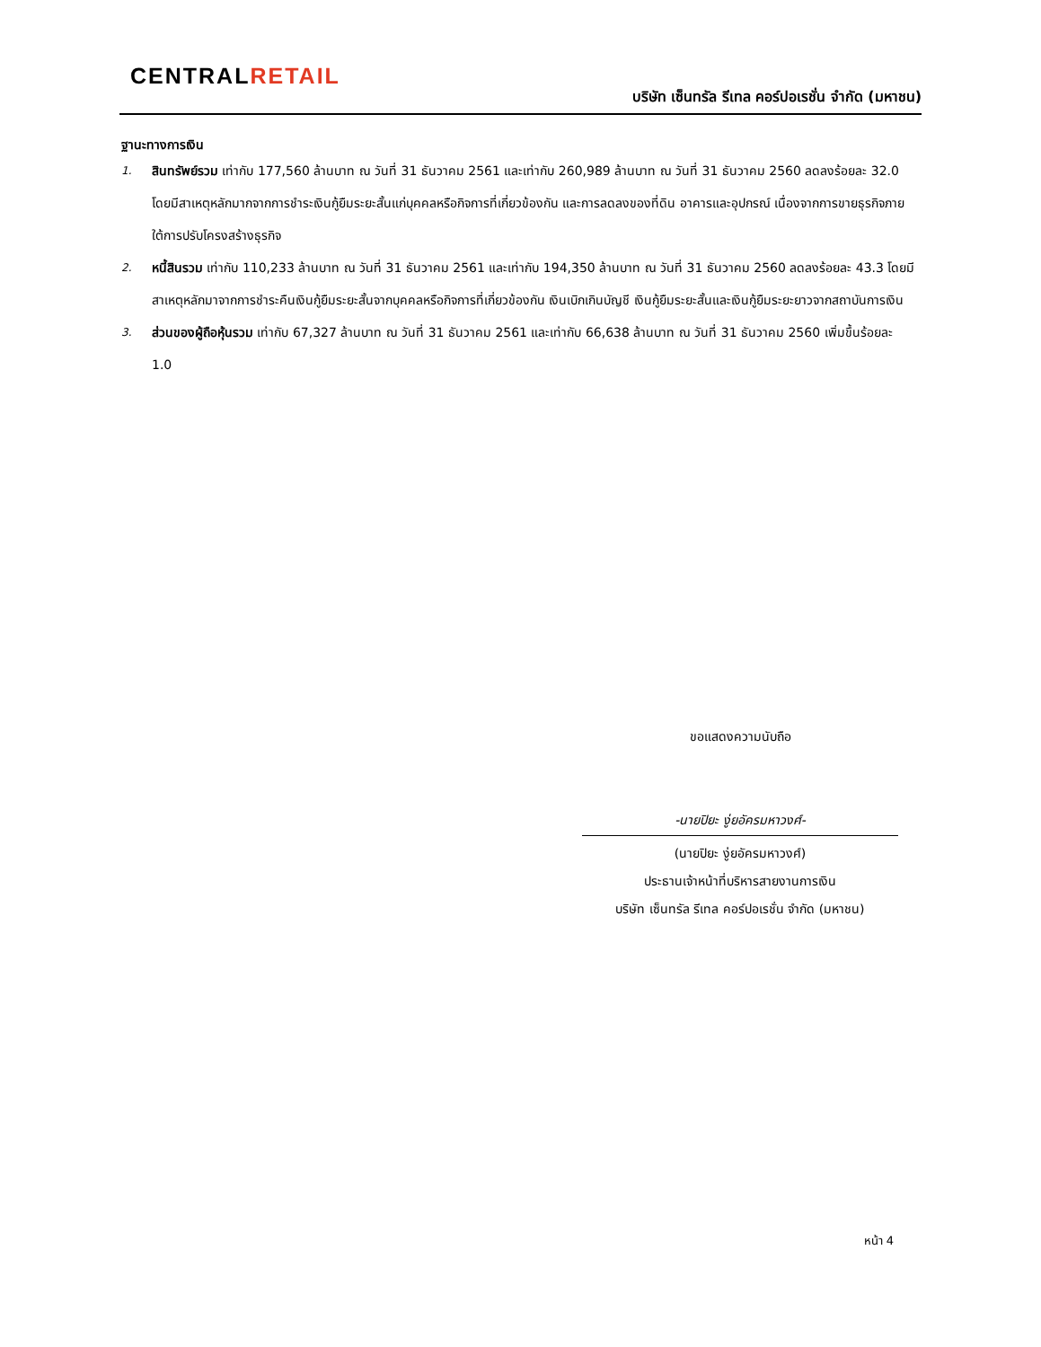CENTRALRETAIL
บริษัท เซ็นทรัล รีเทล คอร์ปอเรชั่น จำกัด (มหาชน)
ฐานะทางการเงิน
1.
สินทรัพย์รวม เท่ากับ 177,560 ล้านบาท ณ วันที่ 31 ธันวาคม 2561 และเท่ากับ 260,989 ล้านบาท ณ วันที่ 31 ธันวาคม 2560 ลดลงร้อยละ 32.0 โดยมีสาเหตุหลักมากจากการชำระเงินกู้ยืมระยะสั้นแก่บุคคลหรือกิจการที่เกี่ยวข้องกัน และการลดลงของที่ดิน อาคารและอุปกรณ์ เนื่องจากการขายธุรกิจภายใต้การปรับโครงสร้างธุรกิจ
2.
หนี้สินรวม เท่ากับ 110,233 ล้านบาท ณ วันที่ 31 ธันวาคม 2561 และเท่ากับ 194,350 ล้านบาท ณ วันที่ 31 ธันวาคม 2560 ลดลงร้อยละ 43.3 โดยมีสาเหตุหลักมาจากการชำระคืนเงินกู้ยืมระยะสั้นจากบุคคลหรือกิจการที่เกี่ยวข้องกัน เงินเบิกเกินบัญชี เงินกู้ยืมระยะสั้นและเงินกู้ยืมระยะยาวจากสถาบันการเงิน
3.
ส่วนของผู้ถือหุ้นรวม เท่ากับ 67,327 ล้านบาท ณ วันที่ 31 ธันวาคม 2561 และเท่ากับ 66,638 ล้านบาท ณ วันที่ 31 ธันวาคม 2560 เพิ่มขึ้นร้อยละ 1.0
ขอแสดงความนับถือ
-นายปิยะ งู่ยอัครมหาวงศ์-
(นายปิยะ งู่ยอัครมหาวงศ์)
ประธานเจ้าหน้าที่บริหารสายงานการเงิน
บริษัท เซ็นทรัล รีเทล คอร์ปอเรชั่น จำกัด (มหาชน)
หน้า 4